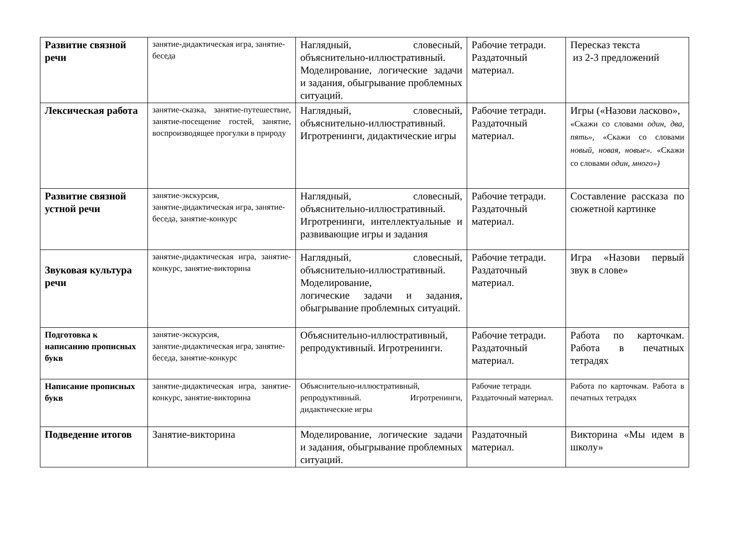| Развитие связной речи | занятие-дидактическая игра, занятие-беседа | Наглядный, словесный, объяснительно-иллюстративный. Моделирование, логические задачи и задания, обыгрывание проблемных ситуаций. | Рабочие тетради. Раздаточный материал. | Пересказ текста из 2-3 предложений |
| Лексическая работа | занятие-сказка, занятие-путешествие, занятие-посещение гостей, занятие, воспроизводящее прогулки в природу | Наглядный, словесный, объяснительно-иллюстративный. Игротренинги, дидактические игры | Рабочие тетради. Раздаточный материал. | Игры («Назови ласково», «Скажи со словами один, два, пять», «Скажи со словами новый, новая, новые». «Скажи со словами один, много») |
| Развитие связной устной речи | занятие-экскурсия, занятие-дидактическая игра, занятие-беседа, занятие-конкурс | Наглядный, словесный, объяснительно-иллюстративный. Игротренинги, интеллектуальные и развивающие игры и задания | Рабочие тетради. Раздаточный материал. | Составление рассказа по сюжетной картинке |
| Звуковая культура речи | занятие-дидактическая игра, занятие-конкурс, занятие-викторина | Наглядный, словесный, объяснительно-иллюстративный. Моделирование, логические задачи и задания, обыгрывание проблемных ситуаций. | Рабочие тетради. Раздаточный материал. | Игра «Назови первый звук в слове» |
| Подготовка к написанию прописных букв | занятие-экскурсия, занятие-дидактическая игра, занятие-беседа, занятие-конкурс | Объяснительно-иллюстративный, репродуктивный. Игротренинги. | Рабочие тетради. Раздаточный материал. | Работа по карточкам. Работа в печатных тетрадях |
| Написание прописных букв | занятие-дидактическая игра, занятие-конкурс, занятие-викторина | Объяснительно-иллюстративный, репродуктивный. Игротренинги, дидактические игры | Рабочие тетради. Раздаточный материал. | Работа по карточкам. Работа в печатных тетрадях |
| Подведение итогов | Занятие-викторина | Моделирование, логические задачи и задания, обыгрывание проблемных ситуаций. | Раздаточный материал. | Викторина «Мы идем в школу» |